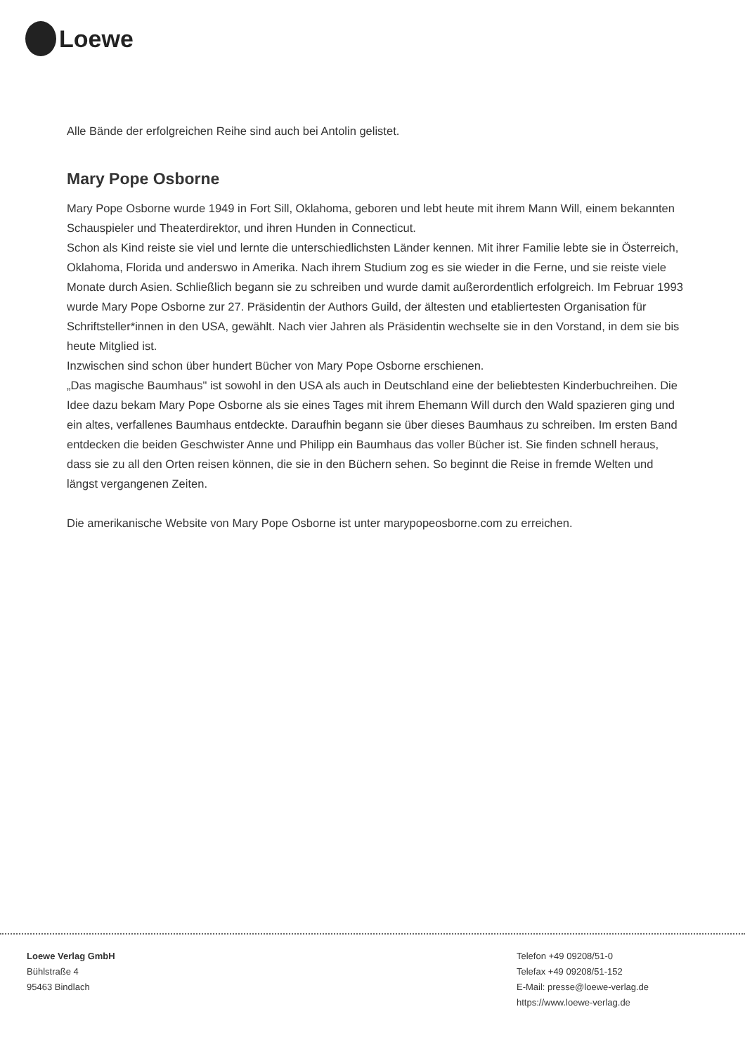Loewe
Alle Bände der erfolgreichen Reihe sind auch bei Antolin gelistet.
Mary Pope Osborne
Mary Pope Osborne wurde 1949 in Fort Sill, Oklahoma, geboren und lebt heute mit ihrem Mann Will, einem bekannten Schauspieler und Theaterdirektor, und ihren Hunden in Connecticut.
Schon als Kind reiste sie viel und lernte die unterschiedlichsten Länder kennen. Mit ihrer Familie lebte sie in Österreich, Oklahoma, Florida und anderswo in Amerika. Nach ihrem Studium zog es sie wieder in die Ferne, und sie reiste viele Monate durch Asien. Schließlich begann sie zu schreiben und wurde damit außerordentlich erfolgreich. Im Februar 1993 wurde Mary Pope Osborne zur 27. Präsidentin der Authors Guild, der ältesten und etabliertesten Organisation für Schriftsteller*innen in den USA, gewählt. Nach vier Jahren als Präsidentin wechselte sie in den Vorstand, in dem sie bis heute Mitglied ist.
Inzwischen sind schon über hundert Bücher von Mary Pope Osborne erschienen.
„Das magische Baumhaus" ist sowohl in den USA als auch in Deutschland eine der beliebtesten Kinderbuchreihen. Die Idee dazu bekam Mary Pope Osborne als sie eines Tages mit ihrem Ehemann Will durch den Wald spazieren ging und ein altes, verfallenes Baumhaus entdeckte. Daraufhin begann sie über dieses Baumhaus zu schreiben. Im ersten Band entdecken die beiden Geschwister Anne und Philipp ein Baumhaus das voller Bücher ist. Sie finden schnell heraus, dass sie zu all den Orten reisen können, die sie in den Büchern sehen. So beginnt die Reise in fremde Welten und längst vergangenen Zeiten.
Die amerikanische Website von Mary Pope Osborne ist unter marypopeosborne.com zu erreichen.
Loewe Verlag GmbH
Bühlstraße 4
95463 Bindlach
Telefon +49 09208/51-0
Telefax +49 09208/51-152
E-Mail: presse@loewe-verlag.de
https://www.loewe-verlag.de